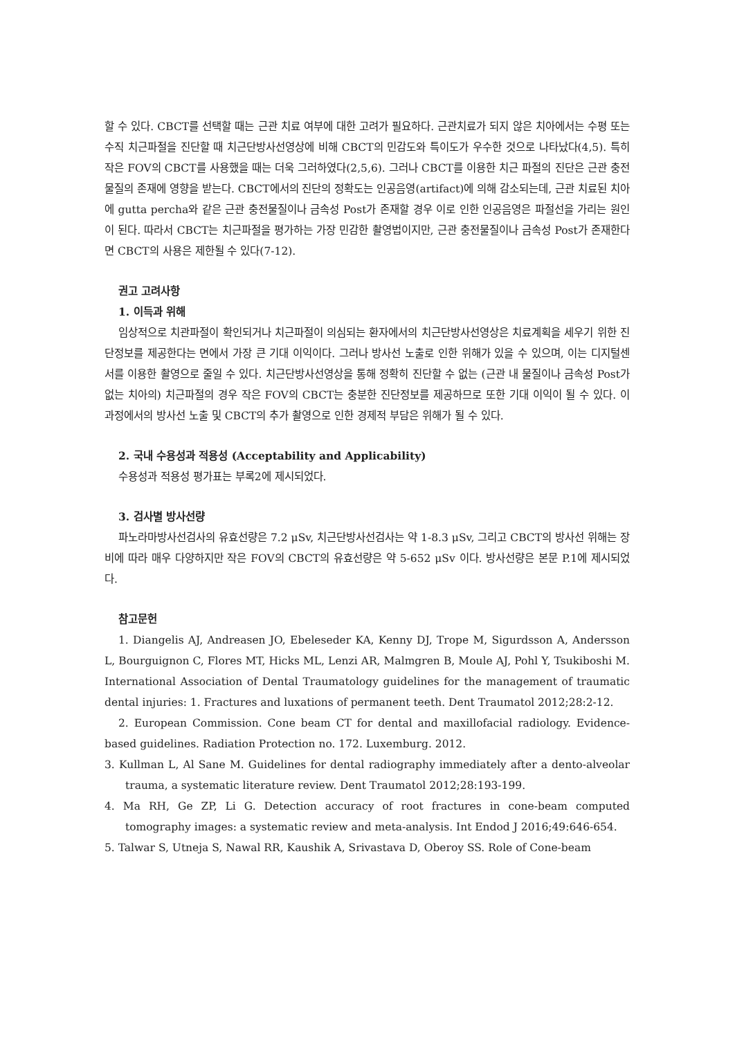할 수 있다. CBCT를 선택할 때는 근관 치료 여부에 대한 고려가 필요하다. 근관치료가 되지 않은 치아에서는 수평 또는 수직 치근파절을 진단할 때 치근단방사선영상에 비해 CBCT의 민감도와 특이도가 우수한 것으로 나타났다(4,5). 특히 작은 FOV의 CBCT를 사용했을 때는 더욱 그러하였다(2,5,6). 그러나 CBCT를 이용한 치근 파절의 진단은 근관 충전물질의 존재에 영향을 받는다. CBCT에서의 진단의 정확도는 인공음영(artifact)에 의해 감소되는데, 근관 치료된 치아에 gutta percha와 같은 근관 충전물질이나 금속성 Post가 존재할 경우 이로 인한 인공음영은 파절선을 가리는 원인이 된다. 따라서 CBCT는 치근파절을 평가하는 가장 민감한 촬영법이지만, 근관 충전물질이나 금속성 Post가 존재한다면 CBCT의 사용은 제한될 수 있다(7-12).
권고 고려사항
1. 이득과 위해
임상적으로 치관파절이 확인되거나 치근파절이 의심되는 환자에서의 치근단방사선영상은 치료계획을 세우기 위한 진단정보를 제공한다는 면에서 가장 큰 기대 이익이다. 그러나 방사선 노출로 인한 위해가 있을 수 있으며, 이는 디지털센서를 이용한 촬영으로 줄일 수 있다. 치근단방사선영상을 통해 정확히 진단할 수 없는 (근관 내 물질이나 금속성 Post가 없는 치아의) 치근파절의 경우 작은 FOV의 CBCT는 충분한 진단정보를 제공하므로 또한 기대 이익이 될 수 있다. 이 과정에서의 방사선 노출 및 CBCT의 추가 촬영으로 인한 경제적 부담은 위해가 될 수 있다.
2. 국내 수용성과 적용성 (Acceptability and Applicability)
수용성과 적용성 평가표는 부록2에 제시되었다.
3. 검사별 방사선량
파노라마방사선검사의 유효선량은 7.2 μSv, 치근단방사선검사는 약 1-8.3 μSv, 그리고 CBCT의 방사선 위해는 장비에 따라 매우 다양하지만 작은 FOV의 CBCT의 유효선량은 약 5-652 μSv 이다. 방사선량은 본문 P.1에 제시되었다.
참고문헌
1. Diangelis AJ, Andreasen JO, Ebeleseder KA, Kenny DJ, Trope M, Sigurdsson A, Andersson L, Bourguignon C, Flores MT, Hicks ML, Lenzi AR, Malmgren B, Moule AJ, Pohl Y, Tsukiboshi M. International Association of Dental Traumatology guidelines for the management of traumatic dental injuries: 1. Fractures and luxations of permanent teeth. Dent Traumatol 2012;28:2-12.
2. European Commission. Cone beam CT for dental and maxillofacial radiology. Evidence-based guidelines. Radiation Protection no. 172. Luxemburg. 2012.
3. Kullman L, Al Sane M. Guidelines for dental radiography immediately after a dento-alveolar trauma, a systematic literature review. Dent Traumatol 2012;28:193-199.
4. Ma RH, Ge ZP, Li G. Detection accuracy of root fractures in cone-beam computed tomography images: a systematic review and meta-analysis. Int Endod J 2016;49:646-654.
5. Talwar S, Utneja S, Nawal RR, Kaushik A, Srivastava D, Oberoy SS. Role of Cone-beam